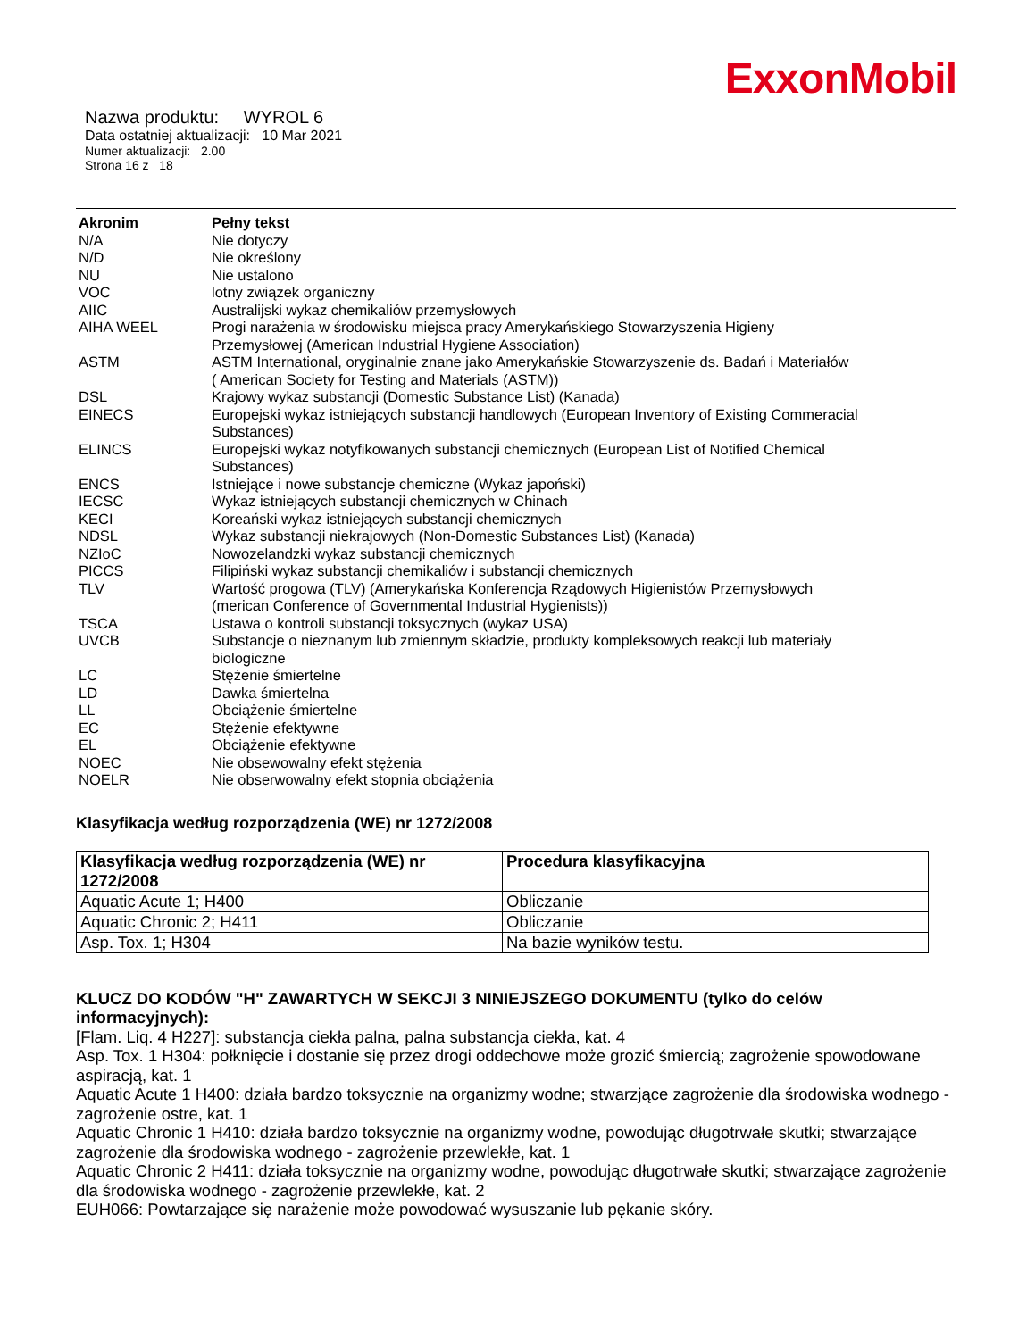ExxonMobil
Nazwa produktu: WYROL 6
Data ostatniej aktualizacji: 10 Mar 2021
Numer aktualizacji: 2.00
Strona 16 z 18
| Akronim | Pełny tekst |
| --- | --- |
| N/A | Nie dotyczy |
| N/D | Nie określony |
| NU | Nie ustalono |
| VOC | lotny związek organiczny |
| AIIC | Australijski wykaz chemikaliów przemysłowych |
| AIHA WEEL | Progi narażenia w środowisku miejsca pracy Amerykańskiego Stowarzyszenia Higieny Przemysłowej (American Industrial Hygiene Association) |
| ASTM | ASTM International, oryginalnie znane jako Amerykańskie Stowarzyszenie ds. Badań i Materiałów ( American Society for Testing and Materials (ASTM)) |
| DSL | Krajowy wykaz substancji (Domestic Substance List) (Kanada) |
| EINECS | Europejski wykaz istniejących substancji handlowych (European Inventory of Existing Commeracial Substances) |
| ELINCS | Europejski wykaz notyfikowanych substancji chemicznych (European List of Notified Chemical Substances) |
| ENCS | Istniejące i nowe substancje chemiczne (Wykaz japoński) |
| IECSC | Wykaz istniejących substancji chemicznych w Chinach |
| KECI | Koreański wykaz istniejących substancji chemicznych |
| NDSL | Wykaz substancji niekrajowych (Non-Domestic Substances List) (Kanada) |
| NZIoC | Nowozelandzki wykaz substancji chemicznych |
| PICCS | Filipiński wykaz substancji chemikaliów i substancji chemicznych |
| TLV | Wartość progowa (TLV) (Amerykańska Konferencja Rządowych Higienistów Przemysłowych (merican Conference of Governmental Industrial Hygienists)) |
| TSCA | Ustawa o kontroli substancji toksycznych (wykaz USA) |
| UVCB | Substancje o nieznanym lub zmiennym składzie, produkty kompleksowych reakcji lub materiały biologiczne |
| LC | Stężenie śmiertelne |
| LD | Dawka śmiertelna |
| LL | Obciążenie śmiertelne |
| EC | Stężenie efektywne |
| EL | Obciążenie efektywne |
| NOEC | Nie obsewowalny efekt stężenia |
| NOELR | Nie obserwowalny efekt stopnia obciążenia |
Klasyfikacja według rozporządzenia (WE) nr 1272/2008
| Klasyfikacja według rozporządzenia (WE) nr 1272/2008 | Procedura klasyfikacyjna |
| --- | --- |
| Aquatic Acute 1; H400 | Obliczanie |
| Aquatic Chronic 2; H411 | Obliczanie |
| Asp. Tox. 1; H304 | Na bazie wyników testu. |
KLUCZ DO KODÓW "H" ZAWARTYCH W SEKCJI 3 NINIEJSZEGO DOKUMENTU (tylko do celów informacyjnych):
[Flam. Liq. 4 H227]: substancja ciekła palna, palna substancja ciekła, kat. 4
Asp. Tox. 1 H304: połknięcie i dostanie się przez drogi oddechowe może grozić śmiercią; zagrożenie spowodowane aspiracją, kat. 1
Aquatic Acute 1 H400: działa bardzo toksycznie na organizmy wodne; stwarzjące zagrożenie dla środowiska wodnego - zagrożenie ostre, kat. 1
Aquatic Chronic 1 H410: działa bardzo toksycznie na organizmy wodne, powodując długotrwałe skutki; stwarzające zagrożenie dla środowiska wodnego - zagrożenie przewlekłe, kat. 1
Aquatic Chronic 2 H411: działa toksycznie na organizmy wodne, powodując długotrwałe skutki; stwarzające zagrożenie dla środowiska wodnego - zagrożenie przewlekłe, kat. 2
EUH066: Powtarzające się narażenie może powodować wysuszanie lub pękanie skóry.